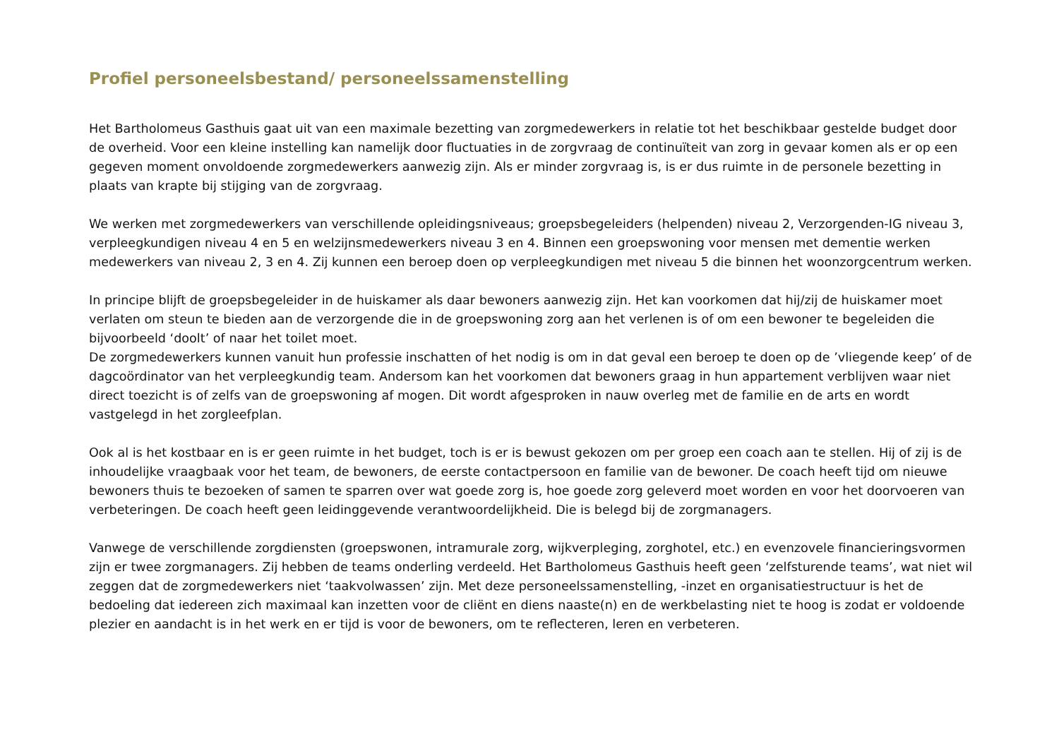Profiel personeelsbestand/ personeelssamenstelling
Het Bartholomeus Gasthuis gaat uit van een maximale bezetting van zorgmedewerkers in relatie tot het beschikbaar gestelde budget door de overheid. Voor een kleine instelling kan namelijk door fluctuaties in de zorgvraag de continuïteit van zorg in gevaar komen als er op een gegeven moment onvoldoende zorgmedewerkers aanwezig zijn. Als er minder zorgvraag is, is er dus ruimte in de personele bezetting in plaats van krapte bij stijging van de zorgvraag.
We werken met zorgmedewerkers van verschillende opleidingsniveaus; groepsbegeleiders (helpenden) niveau 2, Verzorgenden-IG niveau 3, verpleegkundigen niveau 4 en 5 en welzijnsmedewerkers niveau 3 en 4. Binnen een groepswoning voor mensen met dementie werken medewerkers van niveau 2, 3 en 4. Zij kunnen een beroep doen op verpleegkundigen met niveau 5 die binnen het woonzorgcentrum werken.
In principe blijft de groepsbegeleider in de huiskamer als daar bewoners aanwezig zijn. Het kan voorkomen dat hij/zij de huiskamer moet verlaten om steun te bieden aan de verzorgende die in de groepswoning zorg aan het verlenen is of om een bewoner te begeleiden die bijvoorbeeld ‘doolt’ of naar het toilet moet.
De zorgmedewerkers kunnen vanuit hun professie inschatten of het nodig is om in dat geval een beroep te doen op de ’vliegende keep’ of de dagcoördinator van het verpleegkundig team. Andersom kan het voorkomen dat bewoners graag in hun appartement verblijven waar niet direct toezicht is of zelfs van de groepswoning af mogen. Dit wordt afgesproken in nauw overleg met de familie en de arts en wordt vastgelegd in het zorgleefplan.
Ook al is het kostbaar en is er geen ruimte in het budget, toch is er is bewust gekozen om per groep een coach aan te stellen. Hij of zij is de inhoudelijke vraagbaak voor het team, de bewoners, de eerste contactpersoon en familie van de bewoner. De coach heeft tijd om nieuwe bewoners thuis te bezoeken of samen te sparren over wat goede zorg is, hoe goede zorg geleverd moet worden en voor het doorvoeren van verbeteringen. De coach heeft geen leidinggevende verantwoordelijkheid. Die is belegd bij de zorgmanagers.
Vanwege de verschillende zorgdiensten (groepswonen, intramurale zorg, wijkverpleging, zorghotel, etc.) en evenzovele financieringsvormen zijn er twee zorgmanagers. Zij hebben de teams onderling verdeeld. Het Bartholomeus Gasthuis heeft geen ‘zelfsturende teams’, wat niet wil zeggen dat de zorgmedewerkers niet ‘taakvolwassen’ zijn. Met deze personeelssamenstelling, -inzet en organisatiestructuur is het de bedoeling dat iedereen zich maximaal kan inzetten voor de cliënt en diens naaste(n) en de werkbelasting niet te hoog is zodat er voldoende plezier en aandacht is in het werk en er tijd is voor de bewoners, om te reflecteren, leren en verbeteren.